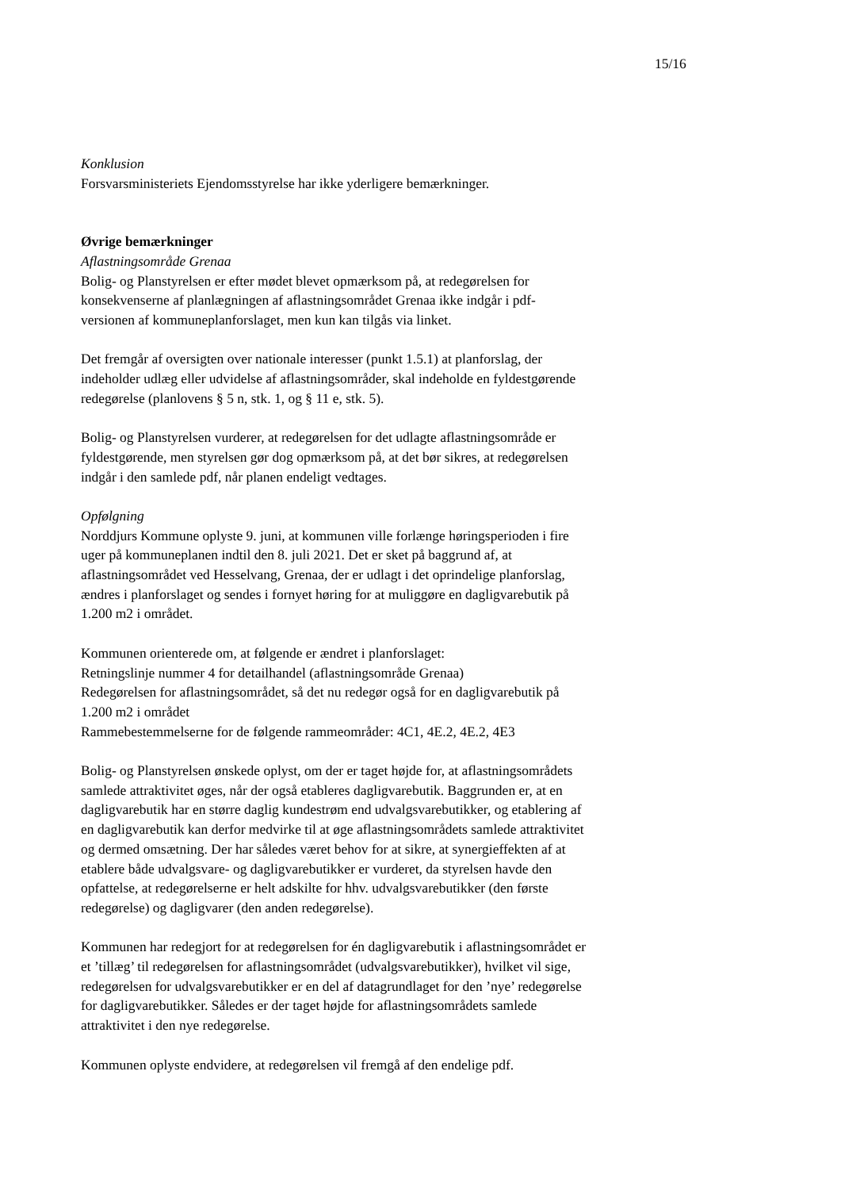15/16
Konklusion
Forsvarsministeriets Ejendomsstyrelse har ikke yderligere bemærkninger.
Øvrige bemærkninger
Aflastningsområde Grenaa
Bolig- og Planstyrelsen er efter mødet blevet opmærksom på, at redegørelsen for konsekvenserne af planlægningen af aflastningsområdet Grenaa ikke indgår i pdf-versionen af kommuneplanforslaget, men kun kan tilgås via linket.
Det fremgår af oversigten over nationale interesser (punkt 1.5.1) at planforslag, der indeholder udlæg eller udvidelse af aflastningsområder, skal indeholde en fyldestgørende redegørelse (planlovens § 5 n, stk. 1, og § 11 e, stk. 5).
Bolig- og Planstyrelsen vurderer, at redegørelsen for det udlagte aflastningsområde er fyldestgørende, men styrelsen gør dog opmærksom på, at det bør sikres, at redegørelsen indgår i den samlede pdf, når planen endeligt vedtages.
Opfølgning
Norddjurs Kommune oplyste 9. juni, at kommunen ville forlænge høringsperioden i fire uger på kommuneplanen indtil den 8. juli 2021. Det er sket på baggrund af, at aflastningsområdet ved Hesselvang, Grenaa, der er udlagt i det oprindelige planforslag, ændres i planforslaget og sendes i fornyet høring for at muliggøre en dagligvarebutik på 1.200 m2 i området.
Kommunen orienterede om, at følgende er ændret i planforslaget:
Retningslinje nummer 4 for detailhandel (aflastningsområde Grenaa)
Redegørelsen for aflastningsområdet, så det nu redegør også for en dagligvarebutik på 1.200 m2 i området
Rammebestemmelserne for de følgende rammeområder: 4C1, 4E.2, 4E.2, 4E3
Bolig- og Planstyrelsen ønskede oplyst, om der er taget højde for, at aflastningsområdets samlede attraktivitet øges, når der også etableres dagligvarebutik. Baggrunden er, at en dagligvarebutik har en større daglig kundestrøm end udvalgsvarebutikker, og etablering af en dagligvarebutik kan derfor medvirke til at øge aflastningsområdets samlede attraktivitet og dermed omsætning. Der har således været behov for at sikre, at synergieffekten af at etablere både udvalgsvare- og dagligvarebutikker er vurderet, da styrelsen havde den opfattelse, at redegørelserne er helt adskilte for hhv. udvalgsvarebutikker (den første redegørelse) og dagligvarer (den anden redegørelse).
Kommunen har redegjort for at redegørelsen for én dagligvarebutik i aflastningsområdet er et ’tillæg’ til redegørelsen for aflastningsområdet (udvalgsvarebutikker), hvilket vil sige, redegørelsen for udvalgsvarebutikker er en del af datagrundlaget for den ’nye’ redegørelse for dagligvarebutikker. Således er der taget højde for aflastningsområdets samlede attraktivitet i den nye redegørelse.
Kommunen oplyste endvidere, at redegørelsen vil fremgå af den endelige pdf.